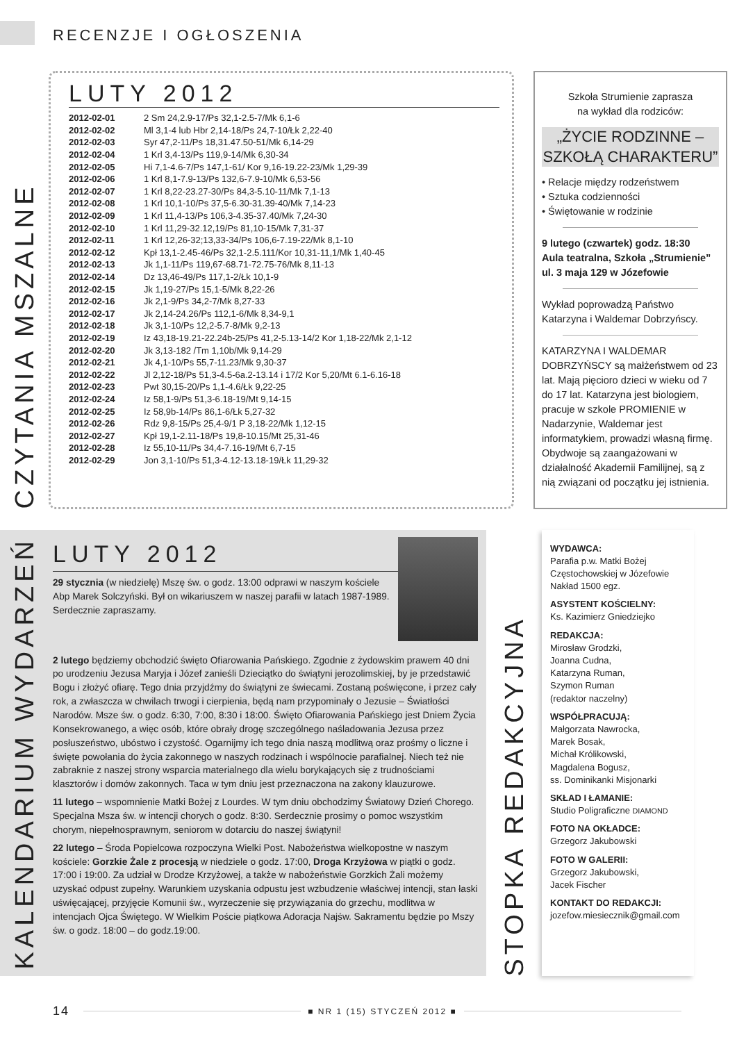RECENZJE I OGŁOSZENIA
CZYTANIA MSZALNE
LUTY 2012
| 2012-02-01 | 2 Sm 24,2.9-17/Ps 32,1-2.5-7/Mk 6,1-6 |
| 2012-02-02 | Ml 3,1-4 lub Hbr 2,14-18/Ps 24,7-10/Łk 2,22-40 |
| 2012-02-03 | Syr 47,2-11/Ps 18,31.47.50-51/Mk 6,14-29 |
| 2012-02-04 | 1 Krl 3,4-13/Ps 119,9-14/Mk 6,30-34 |
| 2012-02-05 | Hi 7,1-4.6-7/Ps 147,1-61/ Kor 9,16-19.22-23/Mk 1,29-39 |
| 2012-02-06 | 1 Krl 8,1-7.9-13/Ps 132,6-7.9-10/Mk 6,53-56 |
| 2012-02-07 | 1 Krl 8,22-23.27-30/Ps 84,3-5.10-11/Mk 7,1-13 |
| 2012-02-08 | 1 Krl 10,1-10/Ps 37,5-6.30-31.39-40/Mk 7,14-23 |
| 2012-02-09 | 1 Krl 11,4-13/Ps 106,3-4.35-37.40/Mk 7,24-30 |
| 2012-02-10 | 1 Krl 11,29-32.12,19/Ps 81,10-15/Mk 7,31-37 |
| 2012-02-11 | 1 Krl 12,26-32;13,33-34/Ps 106,6-7.19-22/Mk 8,1-10 |
| 2012-02-12 | Kpł 13,1-2.45-46/Ps 32,1-2.5.111/Kor 10,31-11,1/Mk 1,40-45 |
| 2012-02-13 | Jk 1,1-11/Ps 119,67-68.71-72.75-76/Mk 8,11-13 |
| 2012-02-14 | Dz 13,46-49/Ps 117,1-2/Łk 10,1-9 |
| 2012-02-15 | Jk 1,19-27/Ps 15,1-5/Mk 8,22-26 |
| 2012-02-16 | Jk 2,1-9/Ps 34,2-7/Mk 8,27-33 |
| 2012-02-17 | Jk 2,14-24.26/Ps 112,1-6/Mk 8,34-9,1 |
| 2012-02-18 | Jk 3,1-10/Ps 12,2-5.7-8/Mk 9,2-13 |
| 2012-02-19 | Iz 43,18-19.21-22.24b-25/Ps 41,2-5.13-14/2 Kor 1,18-22/Mk 2,1-12 |
| 2012-02-20 | Jk 3,13-182 /Tm 1,10b/Mk 9,14-29 |
| 2012-02-21 | Jk 4,1-10/Ps 55,7-11.23/Mk 9,30-37 |
| 2012-02-22 | Jl 2,12-18/Ps 51,3-4.5-6a.2-13.14 i 17/2 Kor 5,20/Mt 6.1-6.16-18 |
| 2012-02-23 | Pwt 30,15-20/Ps 1,1-4.6/Łk 9,22-25 |
| 2012-02-24 | Iz 58,1-9/Ps 51,3-6.18-19/Mt 9,14-15 |
| 2012-02-25 | Iz 58,9b-14/Ps 86,1-6/Łk 5,27-32 |
| 2012-02-26 | Rdz 9,8-15/Ps 25,4-9/1 P 3,18-22/Mk 1,12-15 |
| 2012-02-27 | Kpł 19,1-2.11-18/Ps 19,8-10.15/Mt 25,31-46 |
| 2012-02-28 | Iz 55,10-11/Ps 34,4-7.16-19/Mt 6,7-15 |
| 2012-02-29 | Jon 3,1-10/Ps 51,3-4.12-13.18-19/Łk 11,29-32 |
Szkoła Strumienie zaprasza
na wykład dla rodziców:
„ŻYCIE RODZINNE –
SZKOŁĄ CHARAKTERU”
• Relacje między rodzeństwem
• Sztuka codzienności
• Świętowanie w rodzinie
9 lutego (czwartek) godz. 18:30
Aula teatralna, Szkoła „Strumienie”
ul. 3 maja 129 w Józefowie
Wykład poprowadzą Państwo Katarzyna i Waldemar Dobrzyńscy.
KATARZYNA I WALDEMAR DOBRZYŃSCY są małżeństwem od 23 lat. Mają pięcioro dzieci w wieku od 7 do 17 lat. Katarzyna jest biologiem, pracuje w szkole PROMIENIE w Nadarzynie, Waldemar jest informatykiem, prowadzi własną firmę. Obydwoje są zaangażowani w działalność Akademii Familijnej, są z nią związani od początku jej istnienia.
KALENDARIUM WYDARZEŃ
LUTY 2012
29 stycznia (w niedzielę) Mszę św. o godz. 13:00 odprawi w naszym kościele Abp Marek Solczyński. Był on wikariuszem w naszej parafii w latach 1987-1989. Serdecznie zapraszamy.
2 lutego będziemy obchodzić święto Ofiarowania Pańskiego. Zgodnie z żydowskim prawem 40 dni po urodzeniu Jezusa Maryja i Józef zanieśli Dzieciątko do świątyni jerozolimskiej, by je przedstawić Bogu i złożyć ofiarę. Tego dnia przyjdźmy do świątyni ze świecami. Zostaną poświęcone, i przez cały rok, a zwłaszcza w chwilach trwogi i cierpienia, będą nam przypominały o Jezusie – Światłości Narodów. Msze św. o godz. 6:30, 7:00, 8:30 i 18:00. Święto Ofiarowania Pańskiego jest Dniem Życia Konsekrowanego, a więc osób, które obrały drogę szczególnego naśladowania Jezusa przez posłuszeństwo, ubóstwo i czystość. Ogarnijmy ich tego dnia naszą modlitwą oraz prośmy o liczne i święte powołania do życia zakonnego w naszych rodzinach i wspólnocie parafialnej. Niech też nie zabraknie z naszej strony wsparcia materialnego dla wielu borykających się z trudnościami klasztorów i domów zakonnych. Taca w tym dniu jest przeznaczona na zakony klauzurowe.
11 lutego – wspomnienie Matki Bożej z Lourdes. W tym dniu obchodzimy Światowy Dzień Chorego. Specjalna Msza św. w intencji chorych o godz. 8:30. Serdecznie prosimy o pomoc wszystkim chorym, niepełnosprawnym, seniorom w dotarciu do naszej świątyni!
22 lutego – Środa Popielcowa rozpoczyna Wielki Post. Nabożeństwa wielkopostne w naszym kościele: Gorzkie Żale z procesją w niedziele o godz. 17:00, Droga Krzyżowa w piątki o godz. 17:00 i 19:00. Za udział w Drodze Krzyżowej, a także w nabożeństwie Gorzkich Żali możemy uzyskać odpust zupełny. Warunkiem uzyskania odpustu jest wzbudzenie właściwej intencji, stan łaski uświęcającej, przyjęcie Komunii św., wyrzeczenie się przywiązania do grzechu, modlitwa w intencjach Ojca Świętego. W Wielkim Poście piątkowa Adoracja Najśw. Sakramentu będzie po Mszy św. o godz. 18:00 – do godz.19:00.
STOPKA REDAKCYJNA
WYDAWCA:
Parafia p.w. Matki Bożej Częstochowskiej w Józefowie
Nakład 1500 egz.
ASYSTENT KOŚCIELNY:
Ks. Kazimierz Gniedziejko
REDAKCJA:
Mirosław Grodzki,
Joanna Cudna,
Katarzyna Ruman,
Szymon Ruman
(redaktor naczelny)
WSPÓŁPRACUJĄ:
Małgorzata Nawrocka,
Marek Bosak,
Michał Królikowski,
Magdalena Bogusz,
ss. Dominikanki Misjonarki
SKŁAD I ŁAMANIE:
Studio Poligraficzne DIAMOND
FOTO NA OKŁADCE:
Grzegorz Jakubowski
FOTO W GALERII:
Grzegorz Jakubowski,
Jacek Fischer
KONTAKT DO REDAKCJI:
jozefow.miesiecznik@gmail.com
14 ■ NR 1 (15) STYCZEŃ 2012 ■